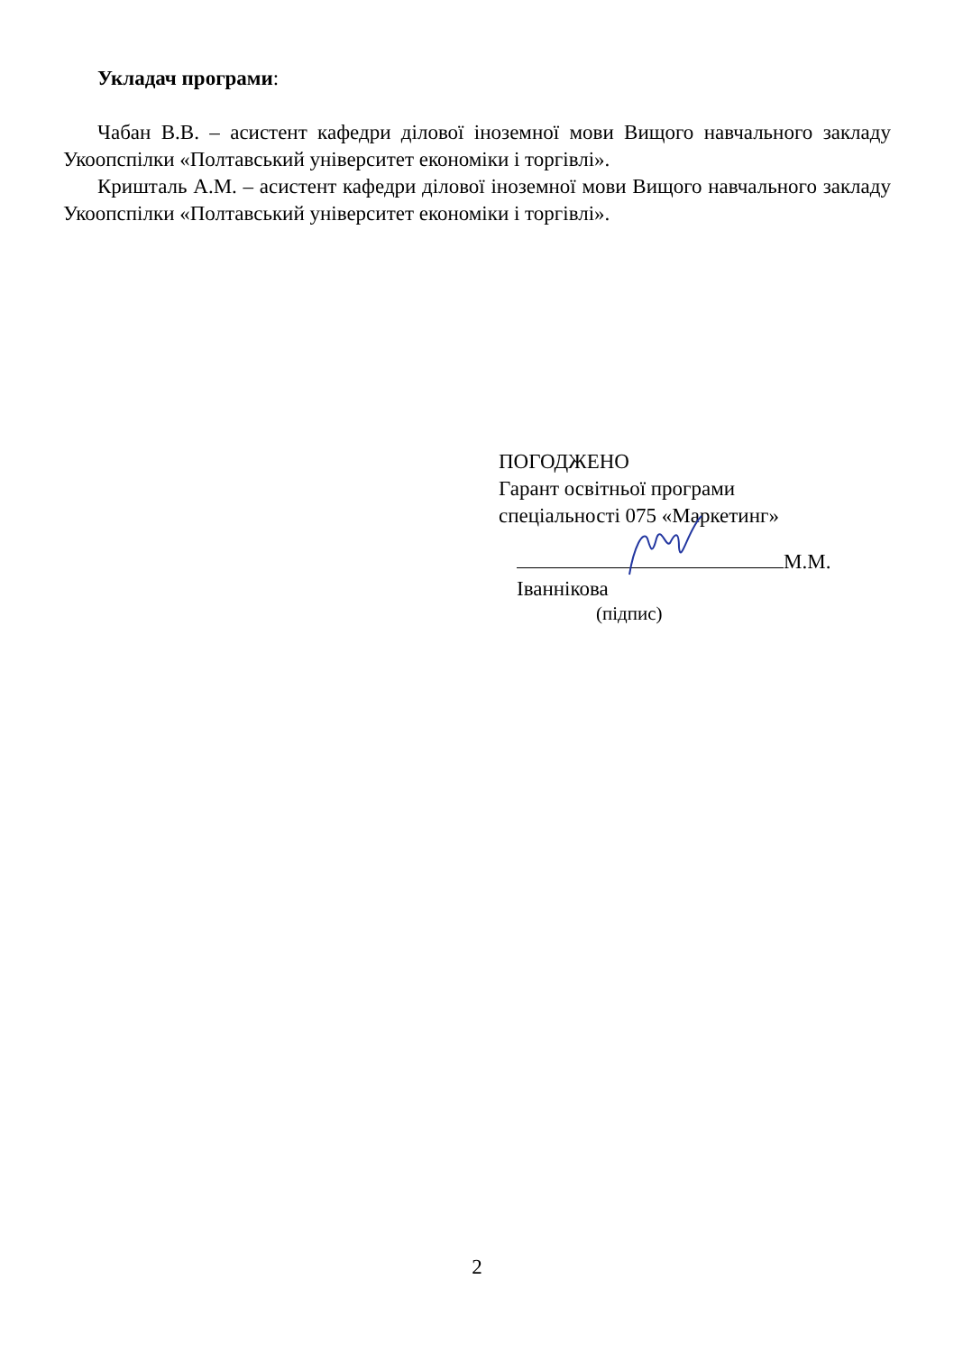Укладач програми:
Чабан В.В. – асистент кафедри ділової іноземної мови Вищого навчального закладу Укоопспілки «Полтавський університет економіки і торгівлі».
Кришталь А.М. – асистент кафедри ділової іноземної мови Вищого навчального закладу Укоопспілки «Полтавський університет економіки і торгівлі».
ПОГОДЖЕНО
Гарант освітньої програми
спеціальності 075 «Маркетинг»
М.М. Іваннікова
(підпис)
2